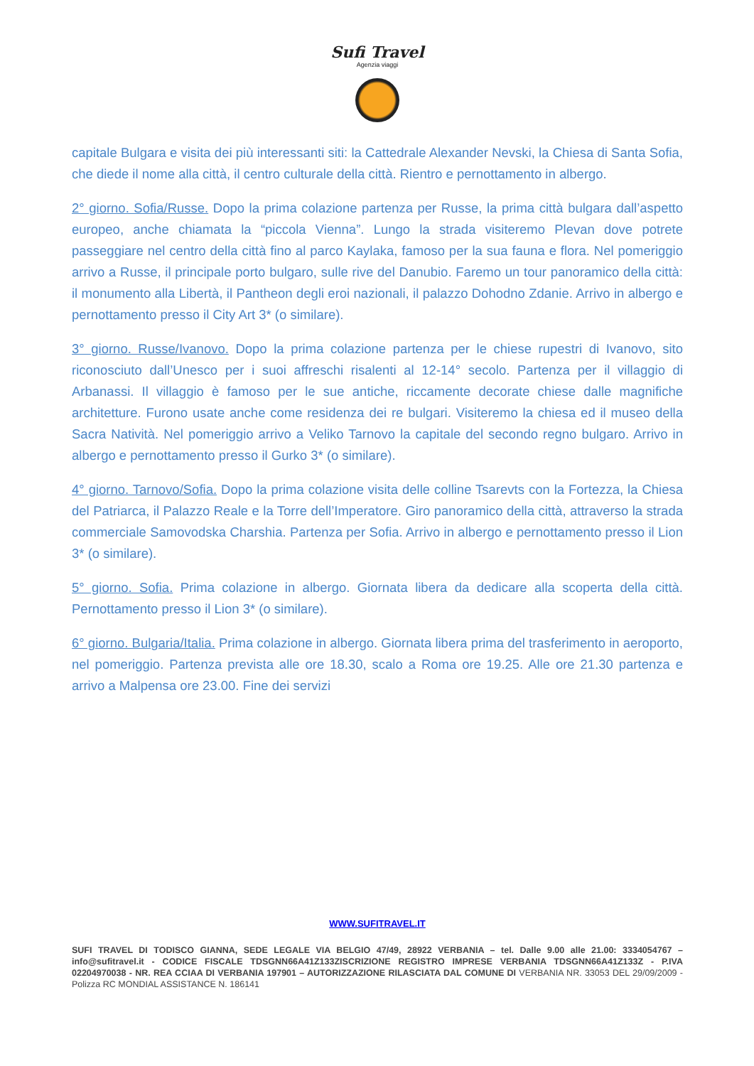Sufi Travel
Agenzia viaggi
capitale Bulgara e visita dei più interessanti siti: la Cattedrale Alexander Nevski, la Chiesa di Santa Sofia, che diede il nome alla città, il centro culturale della città. Rientro e pernottamento in albergo.
2° giorno. Sofia/Russe. Dopo la prima colazione partenza per Russe, la prima città bulgara dall’aspetto europeo, anche chiamata la “piccola Vienna”. Lungo la strada visiteremo Plevan dove potrete passeggiare nel centro della città fino al parco Kaylaka, famoso per la sua fauna e flora. Nel pomeriggio arrivo a Russe, il principale porto bulgaro, sulle rive del Danubio. Faremo un tour panoramico della città: il monumento alla Libertà, il Pantheon degli eroi nazionali, il palazzo Dohodno Zdanie. Arrivo in albergo e pernottamento presso il City Art 3* (o similare).
3° giorno. Russe/Ivanovo. Dopo la prima colazione partenza per le chiese rupestri di Ivanovo, sito riconosciuto dall’Unesco per i suoi affreschi risalenti al 12-14° secolo. Partenza per il villaggio di Arbanassi. Il villaggio è famoso per le sue antiche, riccamente decorate chiese dalle magnifiche architetture. Furono usate anche come residenza dei re bulgari. Visiteremo la chiesa ed il museo della Sacra Natività. Nel pomeriggio arrivo a Veliko Tarnovo la capitale del secondo regno bulgaro. Arrivo in albergo e pernottamento presso il Gurko 3* (o similare).
4° giorno. Tarnovo/Sofia. Dopo la prima colazione visita delle colline Tsarevts con la Fortezza, la Chiesa del Patriarca, il Palazzo Reale e la Torre dell’Imperatore. Giro panoramico della città, attraverso la strada commerciale Samovodska Charshia. Partenza per Sofia. Arrivo in albergo e pernottamento presso il Lion 3* (o similare).
5° giorno. Sofia. Prima colazione in albergo. Giornata libera da dedicare alla scoperta della città. Pernottamento presso il Lion 3* (o similare).
6° giorno. Bulgaria/Italia. Prima colazione in albergo. Giornata libera prima del trasferimento in aeroporto, nel pomeriggio. Partenza prevista alle ore 18.30, scalo a Roma ore 19.25. Alle ore 21.30 partenza e arrivo a Malpensa ore 23.00. Fine dei servizi
WWW.SUFITRAVEL.IT
SUFI TRAVEL DI TODISCO GIANNA, SEDE LEGALE VIA BELGIO 47/49, 28922 VERBANIA – tel. Dalle 9.00 alle 21.00: 3334054767 –info@sufitravel.it - CODICE FISCALE TDSGNN66A41Z133ZISCRIZIONE REGISTRO IMPRESE VERBANIA TDSGNN66A41Z133Z - P.IVA 02204970038 - NR. REA CCIAA DI VERBANIA 197901 – AUTORIZZAZIONE RILASCIATA DAL COMUNE DI VERBANIA NR. 33053 DEL 29/09/2009 - Polizza RC MONDIAL ASSISTANCE N. 186141